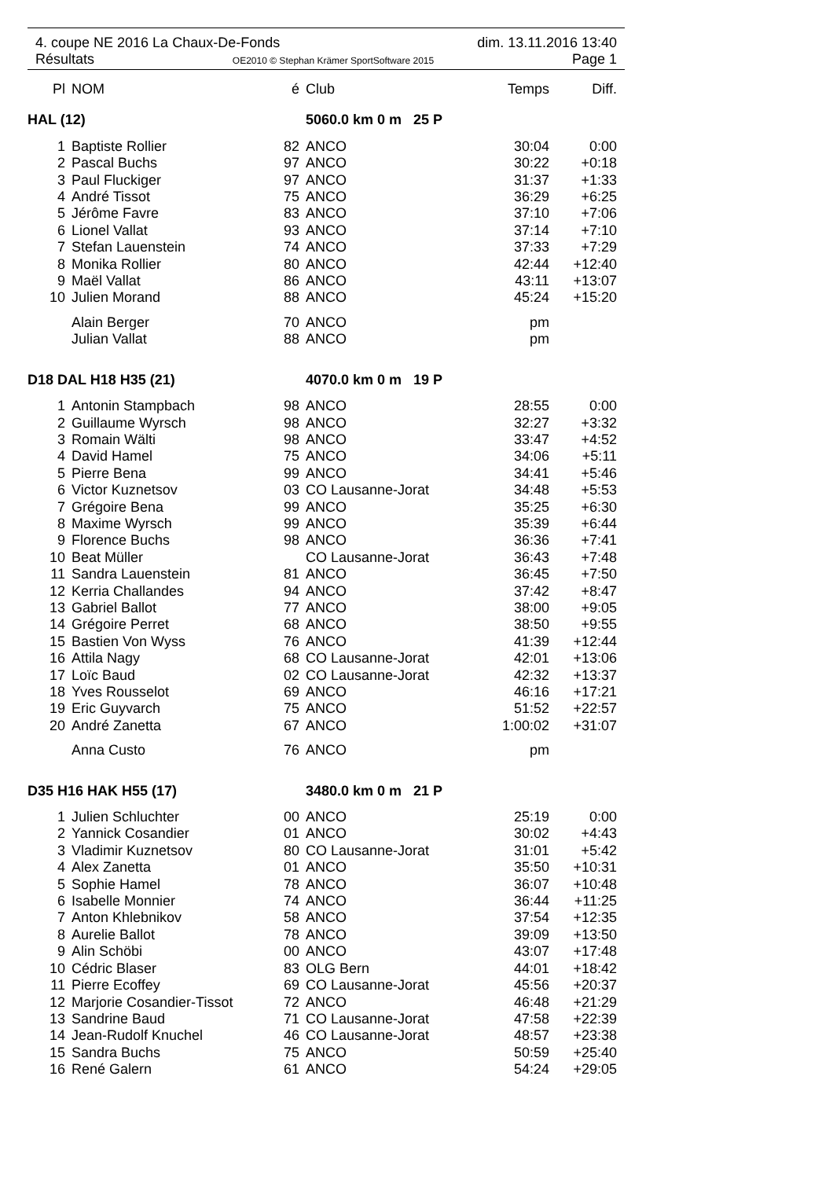4. coupe NE 2016 La Chaux-De-Fonds dim. 13.11.2016 13:40
Résultats OE2010 © Stephan Krämer SportSoftware 2015 Page 1
| Pl | NOM | é | Club | Temps | Diff. |
| --- | --- | --- | --- | --- | --- |
| HAL (12) | | | 5060.0 km 0 m 25 P | | |
| 1 | Baptiste Rollier | 82 | ANCO | 30:04 | 0:00 |
| 2 | Pascal Buchs | 97 | ANCO | 30:22 | +0:18 |
| 3 | Paul Fluckiger | 97 | ANCO | 31:37 | +1:33 |
| 4 | André Tissot | 75 | ANCO | 36:29 | +6:25 |
| 5 | Jérôme Favre | 83 | ANCO | 37:10 | +7:06 |
| 6 | Lionel Vallat | 93 | ANCO | 37:14 | +7:10 |
| 7 | Stefan Lauenstein | 74 | ANCO | 37:33 | +7:29 |
| 8 | Monika Rollier | 80 | ANCO | 42:44 | +12:40 |
| 9 | Maël Vallat | 86 | ANCO | 43:11 | +13:07 |
| 10 | Julien Morand | 88 | ANCO | 45:24 | +15:20 |
| | Alain Berger | 70 | ANCO | pm | |
| | Julian Vallat | 88 | ANCO | pm | |
| D18 DAL H18 H35 (21) | | | 4070.0 km 0 m 19 P | | |
| 1 | Antonin Stampbach | 98 | ANCO | 28:55 | 0:00 |
| 2 | Guillaume Wyrsch | 98 | ANCO | 32:27 | +3:32 |
| 3 | Romain Wälti | 98 | ANCO | 33:47 | +4:52 |
| 4 | David Hamel | 75 | ANCO | 34:06 | +5:11 |
| 5 | Pierre Bena | 99 | ANCO | 34:41 | +5:46 |
| 6 | Victor Kuznetsov | 03 | CO Lausanne-Jorat | 34:48 | +5:53 |
| 7 | Grégoire Bena | 99 | ANCO | 35:25 | +6:30 |
| 8 | Maxime Wyrsch | 99 | ANCO | 35:39 | +6:44 |
| 9 | Florence Buchs | 98 | ANCO | 36:36 | +7:41 |
| 10 | Beat Müller | | CO Lausanne-Jorat | 36:43 | +7:48 |
| 11 | Sandra Lauenstein | 81 | ANCO | 36:45 | +7:50 |
| 12 | Kerria Challandes | 94 | ANCO | 37:42 | +8:47 |
| 13 | Gabriel Ballot | 77 | ANCO | 38:00 | +9:05 |
| 14 | Grégoire Perret | 68 | ANCO | 38:50 | +9:55 |
| 15 | Bastien Von Wyss | 76 | ANCO | 41:39 | +12:44 |
| 16 | Attila Nagy | 68 | CO Lausanne-Jorat | 42:01 | +13:06 |
| 17 | Loïc Baud | 02 | CO Lausanne-Jorat | 42:32 | +13:37 |
| 18 | Yves Rousselot | 69 | ANCO | 46:16 | +17:21 |
| 19 | Eric Guyvarch | 75 | ANCO | 51:52 | +22:57 |
| 20 | André Zanetta | 67 | ANCO | 1:00:02 | +31:07 |
| | Anna Custo | 76 | ANCO | pm | |
| D35 H16 HAK H55 (17) | | | 3480.0 km 0 m 21 P | | |
| 1 | Julien Schluchter | 00 | ANCO | 25:19 | 0:00 |
| 2 | Yannick Cosandier | 01 | ANCO | 30:02 | +4:43 |
| 3 | Vladimir Kuznetsov | 80 | CO Lausanne-Jorat | 31:01 | +5:42 |
| 4 | Alex Zanetta | 01 | ANCO | 35:50 | +10:31 |
| 5 | Sophie Hamel | 78 | ANCO | 36:07 | +10:48 |
| 6 | Isabelle Monnier | 74 | ANCO | 36:44 | +11:25 |
| 7 | Anton Khlebnikov | 58 | ANCO | 37:54 | +12:35 |
| 8 | Aurelie Ballot | 78 | ANCO | 39:09 | +13:50 |
| 9 | Alin Schöbi | 00 | ANCO | 43:07 | +17:48 |
| 10 | Cédric Blaser | 83 | OLG Bern | 44:01 | +18:42 |
| 11 | Pierre Ecoffey | 69 | CO Lausanne-Jorat | 45:56 | +20:37 |
| 12 | Marjorie Cosandier-Tissot | 72 | ANCO | 46:48 | +21:29 |
| 13 | Sandrine Baud | 71 | CO Lausanne-Jorat | 47:58 | +22:39 |
| 14 | Jean-Rudolf Knuchel | 46 | CO Lausanne-Jorat | 48:57 | +23:38 |
| 15 | Sandra Buchs | 75 | ANCO | 50:59 | +25:40 |
| 16 | René Galern | 61 | ANCO | 54:24 | +29:05 |